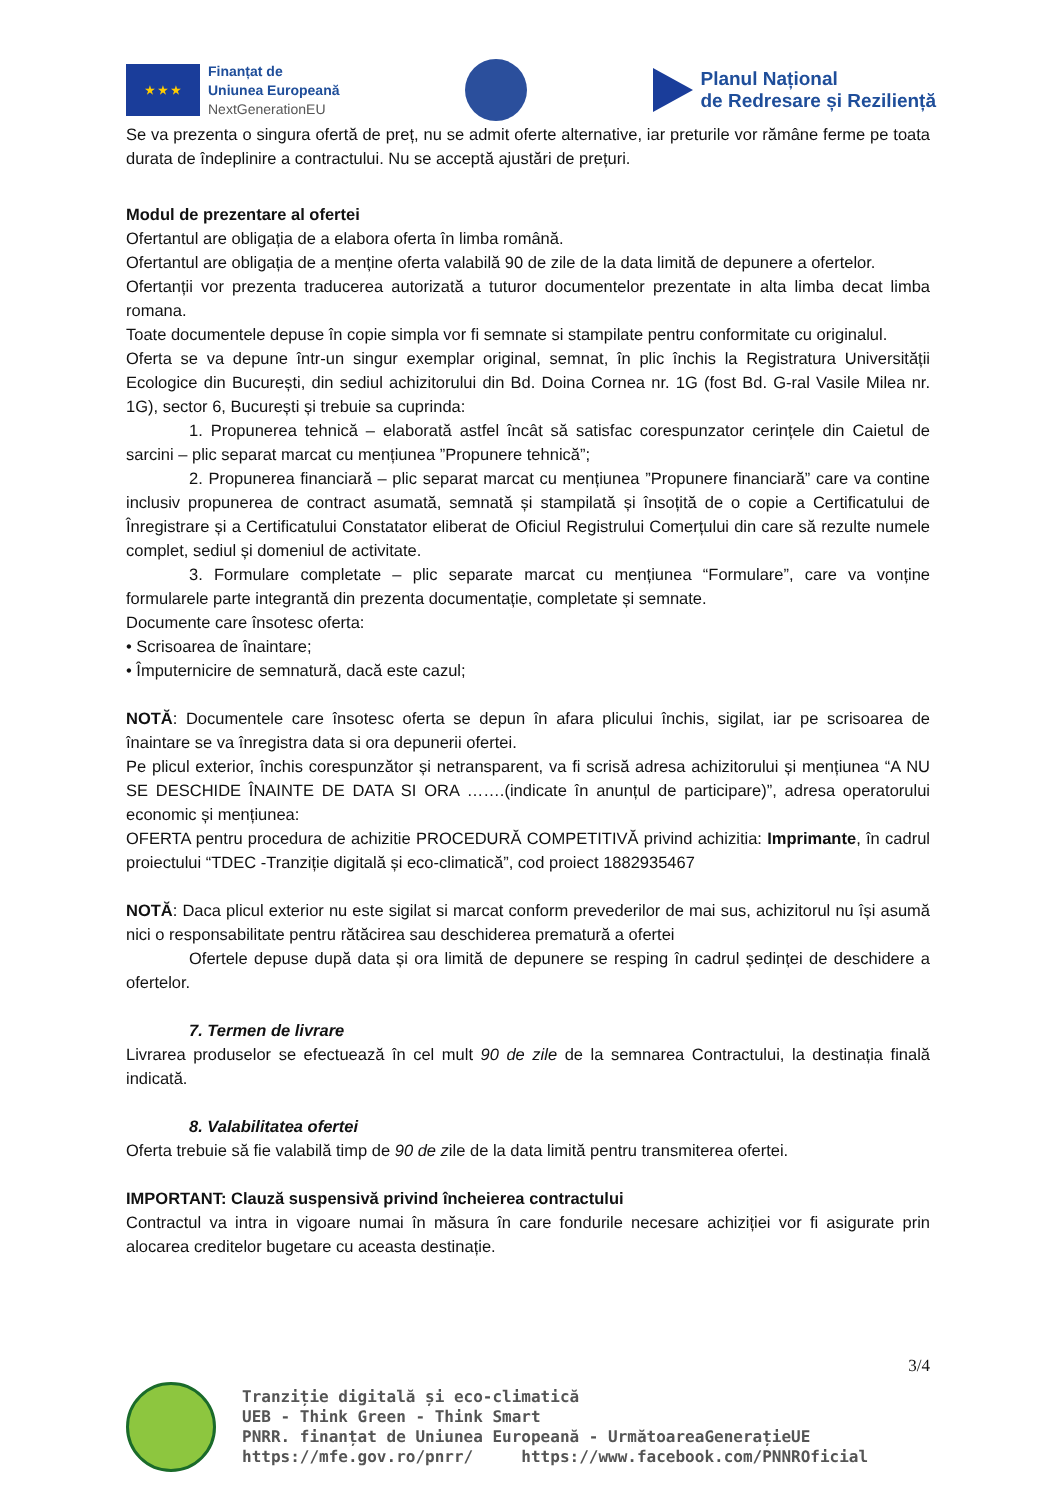★ ★ ★
Finanțat de
Uniunea Europeană
NextGenerationEU
Planul Național
de Redresare și Reziliență
Se va prezenta o singura ofertă de preț, nu se admit oferte alternative, iar preturile vor rămâne ferme pe toata durata de îndeplinire a contractului. Nu se acceptă ajustări de prețuri.
Modul de prezentare al ofertei
Ofertantul are obligația de a elabora oferta în limba română.
Ofertantul are obligația de a menține oferta valabilă 90 de zile de la data limită de depunere a ofertelor.
Ofertanții vor prezenta traducerea autorizată a tuturor documentelor prezentate in alta limba decat limba romana.
Toate documentele depuse în copie simpla vor fi semnate si stampilate pentru conformitate cu originalul.
Oferta se va depune într-un singur exemplar original, semnat, în plic închis la Registratura Universității Ecologice din București, din sediul achizitorului din Bd. Doina Cornea nr. 1G (fost Bd. G-ral Vasile Milea nr. 1G), sector 6, București și trebuie sa cuprinda:
1. Propunerea tehnică – elaborată astfel încât să satisfac corespunzator cerințele din Caietul de sarcini – plic separat marcat cu mențiunea ”Propunere tehnică”;
2. Propunerea financiară – plic separat marcat cu mențiunea ”Propunere financiară” care va contine inclusiv propunerea de contract asumată, semnată și stampilată și însoțită de o copie a Certificatului de Înregistrare și a Certificatului Constatator eliberat de Oficiul Registrului Comerțului din care să rezulte numele complet, sediul și domeniul de activitate.
3. Formulare completate – plic separate marcat cu mențiunea “Formulare”, care va vonține formularele parte integrantă din prezenta documentație, completate și semnate.
Documente care însotesc oferta:
• Scrisoarea de înaintare;
• Împuternicire de semnatură, dacă este cazul;
NOTĂ: Documentele care însotesc oferta se depun în afara plicului închis, sigilat, iar pe scrisoarea de înaintare se va înregistra data si ora depunerii ofertei.
Pe plicul exterior, închis corespunzător și netransparent, va fi scrisă adresa achizitorului și mențiunea “A NU SE DESCHIDE ÎNAINTE DE DATA SI ORA …….(indicate în anunțul de participare)”, adresa operatorului economic și mențiunea:
OFERTA pentru procedura de achizitie PROCEDURĂ COMPETITIVĂ privind achizitia: Imprimante, în cadrul proiectului “TDEC -Tranziție digitală și eco-climatică”, cod proiect 1882935467
NOTĂ: Daca plicul exterior nu este sigilat si marcat conform prevederilor de mai sus, achizitorul nu își asumă nici o responsabilitate pentru rătăcirea sau deschiderea prematură a ofertei
Ofertele depuse după data și ora limită de depunere se resping în cadrul ședinței de deschidere a ofertelor.
7. Termen de livrare
Livrarea produselor se efectuează în cel mult 90 de zile de la semnarea Contractului, la destinația finală indicată.
8. Valabilitatea ofertei
Oferta trebuie să fie valabilă timp de 90 de zile de la data limită pentru transmiterea ofertei.
IMPORTANT: Clauză suspensivă privind încheierea contractului
Contractul va intra in vigoare numai în măsura în care fondurile necesare achiziției vor fi asigurate prin alocarea creditelor bugetare cu aceasta destinație.
3/4
Tranziție digitală și eco-climatică
UEB - Think Green - Think Smart
PNRR. finanțat de Uniunea Europeană - UrmătoareaGenerațieUE
https://mfe.gov.ro/pnrr/ https://www.facebook.com/PNNROficial